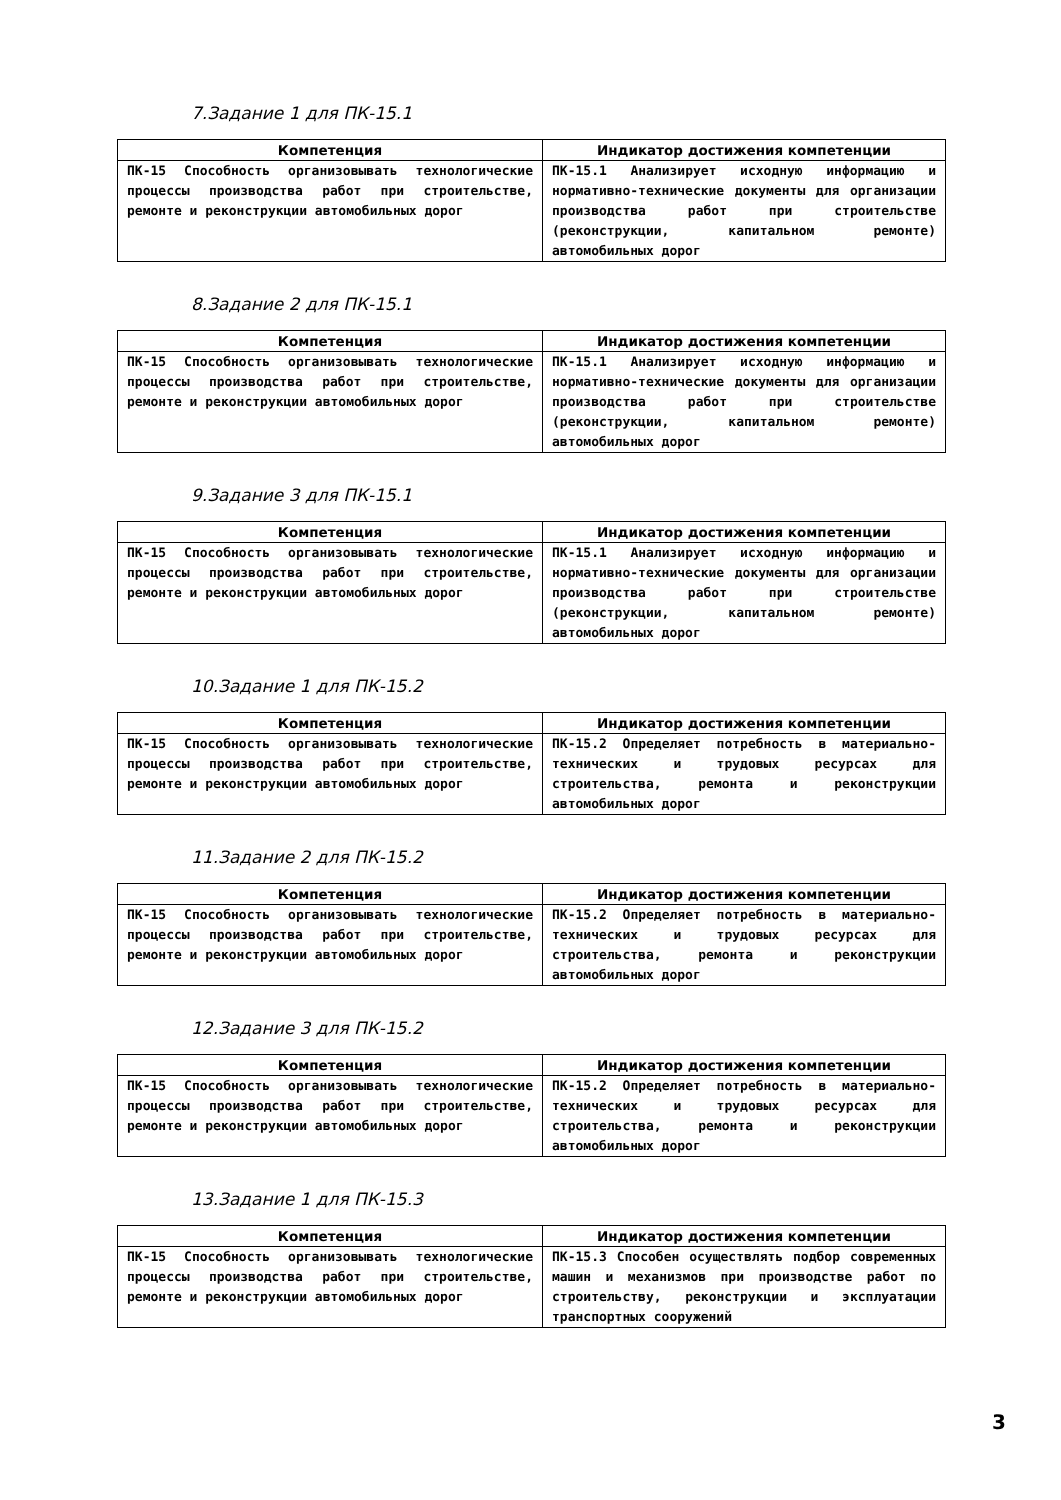7.Задание 1 для ПК-15.1
| Компетенция | Индикатор достижения компетенции |
| --- | --- |
| ПК-15 Способность организовывать технологические процессы производства работ при строительстве, ремонте и реконструкции автомобильных дорог | ПК-15.1 Анализирует исходную информацию и нормативно-технические документы для организации производства работ при строительстве (реконструкции, капитальном ремонте) автомобильных дорог |
8.Задание 2 для ПК-15.1
| Компетенция | Индикатор достижения компетенции |
| --- | --- |
| ПК-15 Способность организовывать технологические процессы производства работ при строительстве, ремонте и реконструкции автомобильных дорог | ПК-15.1 Анализирует исходную информацию и нормативно-технические документы для организации производства работ при строительстве (реконструкции, капитальном ремонте) автомобильных дорог |
9.Задание 3 для ПК-15.1
| Компетенция | Индикатор достижения компетенции |
| --- | --- |
| ПК-15 Способность организовывать технологические процессы производства работ при строительстве, ремонте и реконструкции автомобильных дорог | ПК-15.1 Анализирует исходную информацию и нормативно-технические документы для организации производства работ при строительстве (реконструкции, капитальном ремонте) автомобильных дорог |
10.Задание 1 для ПК-15.2
| Компетенция | Индикатор достижения компетенции |
| --- | --- |
| ПК-15 Способность организовывать технологические процессы производства работ при строительстве, ремонте и реконструкции автомобильных дорог | ПК-15.2 Определяет потребность в материально-технических и трудовых ресурсах для строительства, ремонта и реконструкции автомобильных дорог |
11.Задание 2 для ПК-15.2
| Компетенция | Индикатор достижения компетенции |
| --- | --- |
| ПК-15 Способность организовывать технологические процессы производства работ при строительстве, ремонте и реконструкции автомобильных дорог | ПК-15.2 Определяет потребность в материально-технических и трудовых ресурсах для строительства, ремонта и реконструкции автомобильных дорог |
12.Задание 3 для ПК-15.2
| Компетенция | Индикатор достижения компетенции |
| --- | --- |
| ПК-15 Способность организовывать технологические процессы производства работ при строительстве, ремонте и реконструкции автомобильных дорог | ПК-15.2 Определяет потребность в материально-технических и трудовых ресурсах для строительства, ремонта и реконструкции автомобильных дорог |
13.Задание 1 для ПК-15.3
| Компетенция | Индикатор достижения компетенции |
| --- | --- |
| ПК-15 Способность организовывать технологические процессы производства работ при строительстве, ремонте и реконструкции автомобильных дорог | ПК-15.3 Способен осуществлять подбор современных машин и механизмов при производстве работ по строительству, реконструкции и эксплуатации транспортных сооружений |
3